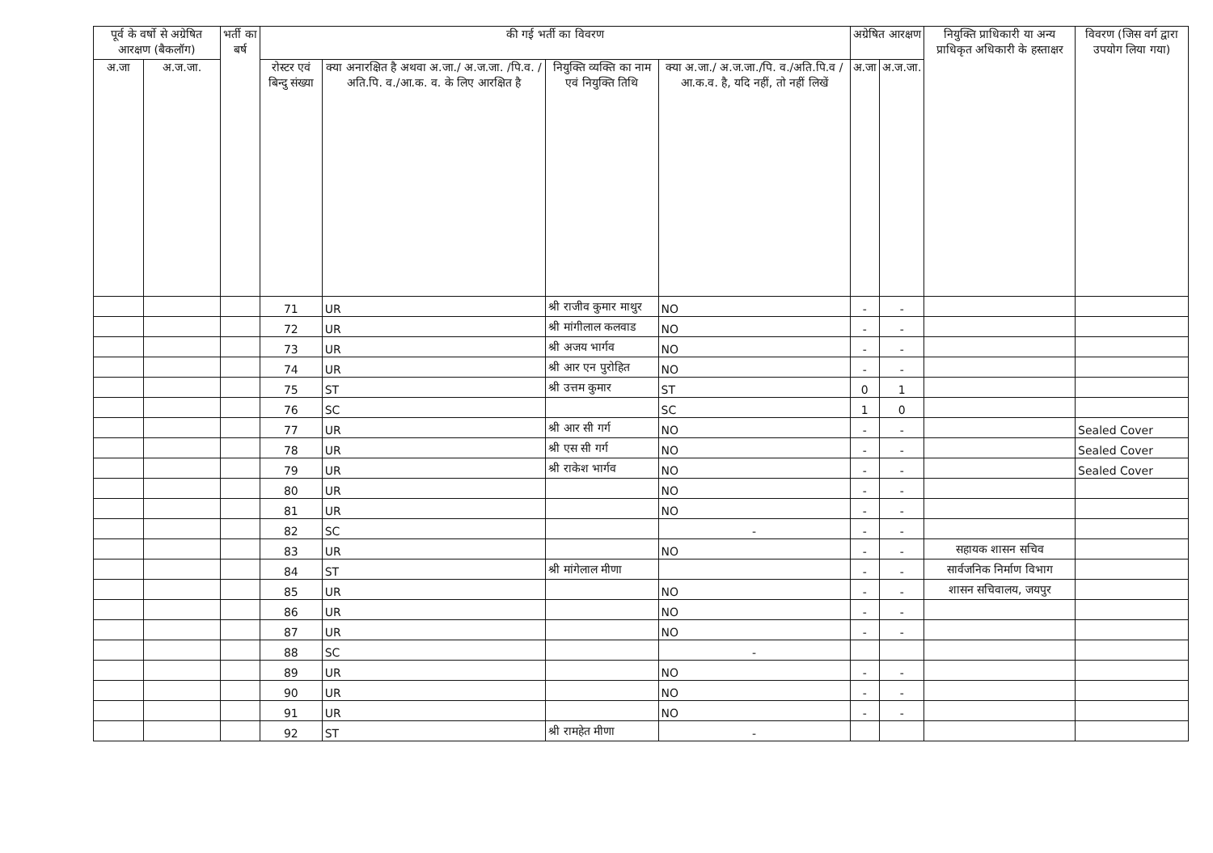| पूर्व के वर्षो से अग्रेषित आरक्षण (बैकलॉग) | | भर्ती का बर्ष | की गई भर्ती का विवरण | | | | अग्रेषित आरक्षण | | नियुक्ति प्राधिकारी या अन्य प्राधिकृत अधिकारी के हस्ताक्षर | विवरण (जिस वर्ग द्वारा उपयोग लिया गया) |
| --- | --- | --- | --- | --- | --- | --- | --- | --- | --- | --- |
| अ.जा | अ.ज.जा. | | रोस्टर एवं बिन्दु संख्या | क्या अनारक्षित है अथवा अ.जा./ अ.ज.जा. /पि.व. /अति.पि. व./आ.क. व. के लिए आरक्षित है | नियुक्ति व्यक्ति का नाम एवं नियुक्ति तिथि | क्या अ.जा./ अ.ज.जा./पि. व./अति.पि.व /आ.क.व. है, यदि नहीं, तो नहीं लिखें | अ.जा | अ.ज.जा. | | |
| | | | 71 | UR | श्री राजीव कुमार माथुर | NO | - | - | | |
| | | | 72 | UR | श्री मांगीलाल कलवाड | NO | - | - | | |
| | | | 73 | UR | श्री अजय भार्गव | NO | - | - | | |
| | | | 74 | UR | श्री आर एन पुरोहित | NO | - | - | | |
| | | | 75 | ST | श्री उत्तम कुमार | ST | 0 | 1 | | |
| | | | 76 | SC | | SC | 1 | 0 | | |
| | | | 77 | UR | श्री आर सी गर्ग | NO | - | - | | Sealed Cover |
| | | | 78 | UR | श्री एस सी गर्ग | NO | - | - | | Sealed Cover |
| | | | 79 | UR | श्री राकेश भार्गव | NO | - | - | | Sealed Cover |
| | | | 80 | UR | | NO | - | - | | |
| | | | 81 | UR | | NO | - | - | | |
| | | | 82 | SC | | - | - | - | | |
| | | | 83 | UR | | NO | - | - | सहायक शासन सचिव | |
| | | | 84 | ST | श्री मांगेलाल मीणा | | - | - | सार्वजनिक निर्माण विभाग | |
| | | | 85 | UR | | NO | - | - | शासन सचिवालय, जयपुर | |
| | | | 86 | UR | | NO | - | - | | |
| | | | 87 | UR | | NO | - | - | | |
| | | | 88 | SC | | - | | | | |
| | | | 89 | UR | | NO | - | - | | |
| | | | 90 | UR | | NO | - | - | | |
| | | | 91 | UR | | NO | - | - | | |
| | | | 92 | ST | श्री रामहेत मीणा | - | | | | |